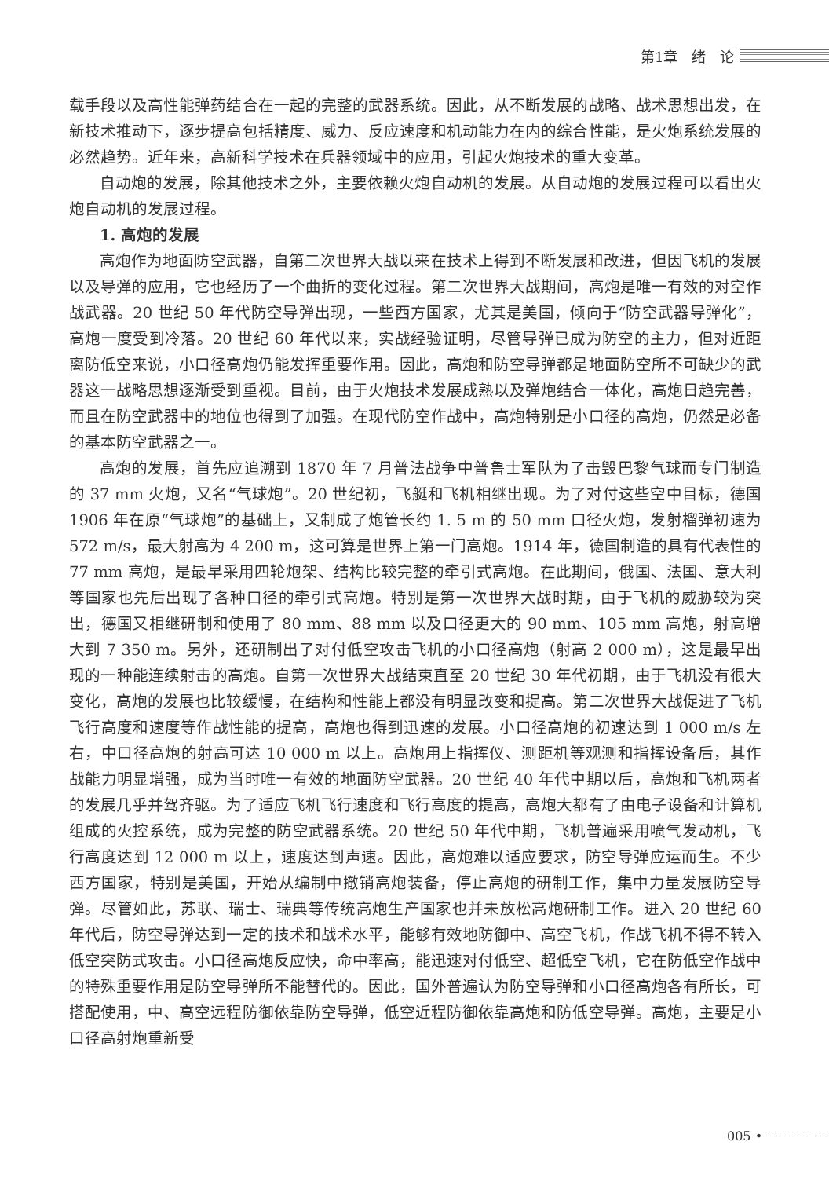第1章　绪　论
载手段以及高性能弹药结合在一起的完整的武器系统。因此，从不断发展的战略、战术思想出发，在新技术推动下，逐步提高包括精度、威力、反应速度和机动能力在内的综合性能，是火炮系统发展的必然趋势。近年来，高新科学技术在兵器领域中的应用，引起火炮技术的重大变革。
自动炮的发展，除其他技术之外，主要依赖火炮自动机的发展。从自动炮的发展过程可以看出火炮自动机的发展过程。
1. 高炮的发展
高炮作为地面防空武器，自第二次世界大战以来在技术上得到不断发展和改进，但因飞机的发展以及导弹的应用，它也经历了一个曲折的变化过程。第二次世界大战期间，高炮是唯一有效的对空作战武器。20 世纪 50 年代防空导弹出现，一些西方国家，尤其是美国，倾向于“防空武器导弹化”，高炮一度受到冷落。20 世纪 60 年代以来，实战经验证明，尽管导弹已成为防空的主力，但对近距离防低空来说，小口径高炮仍能发挥重要作用。因此，高炮和防空导弹都是地面防空所不可缺少的武器这一战略思想逐渐受到重视。目前，由于火炮技术发展成熟以及弹炮结合一体化，高炮日趋完善，而且在防空武器中的地位也得到了加强。在现代防空作战中，高炮特别是小口径的高炮，仍然是必备的基本防空武器之一。
高炮的发展，首先应追溯到 1870 年 7 月普法战争中普鲁士军队为了击毁巴黎气球而专门制造的 37 mm 火炮，又名“气球炮”。20 世纪初，飞艇和飞机相继出现。为了对付这些空中目标，德国 1906 年在原“气球炮”的基础上，又制成了炮管长约 1. 5 m 的 50 mm 口径火炮，发射榴弹初速为 572 m/s，最大射高为 4 200 m，这可算是世界上第一门高炮。1914 年，德国制造的具有代表性的 77 mm 高炮，是最早采用四轮炮架、结构比较完整的牵引式高炮。在此期间，俄国、法国、意大利等国家也先后出现了各种口径的牵引式高炮。特别是第一次世界大战时期，由于飞机的威胁较为突出，德国又相继研制和使用了 80 mm、88 mm 以及口径更大的 90 mm、105 mm 高炮，射高增大到 7 350 m。另外，还研制出了对付低空攻击飞机的小口径高炮（射高 2 000 m），这是最早出现的一种能连续射击的高炮。自第一次世界大战结束直至 20 世纪 30 年代初期，由于飞机没有很大变化，高炮的发展也比较缓慢，在结构和性能上都没有明显改变和提高。第二次世界大战促进了飞机飞行高度和速度等作战性能的提高，高炮也得到迅速的发展。小口径高炮的初速达到 1 000 m/s 左右，中口径高炮的射高可达 10 000 m 以上。高炮用上指挥仪、测距机等观测和指挥设备后，其作战能力明显增强，成为当时唯一有效的地面防空武器。20 世纪 40 年代中期以后，高炮和飞机两者的发展几乎并驾齐驱。为了适应飞机飞行速度和飞行高度的提高，高炮大都有了由电子设备和计算机组成的火控系统，成为完整的防空武器系统。20 世纪 50 年代中期，飞机普遍采用喷气发动机，飞行高度达到 12 000 m 以上，速度达到声速。因此，高炮难以适应要求，防空导弹应运而生。不少西方国家，特别是美国，开始从编制中撤销高炮装备，停止高炮的研制工作，集中力量发展防空导弹。尽管如此，苏联、瑞士、瑞典等传统高炮生产国家也并未放松高炮研制工作。进入 20 世纪 60 年代后，防空导弹达到一定的技术和战术水平，能够有效地防御中、高空飞机，作战飞机不得不转入低空突防式攻击。小口径高炮反应快，命中率高，能迅速对付低空、超低空飞机，它在防低空作战中的特殊重要作用是防空导弹所不能替代的。因此，国外普遍认为防空导弹和小口径高炮各有所长，可搭配使用，中、高空远程防御依靠防空导弹，低空近程防御依靠高炮和防低空导弹。高炮，主要是小口径高射炮重新受
005 •